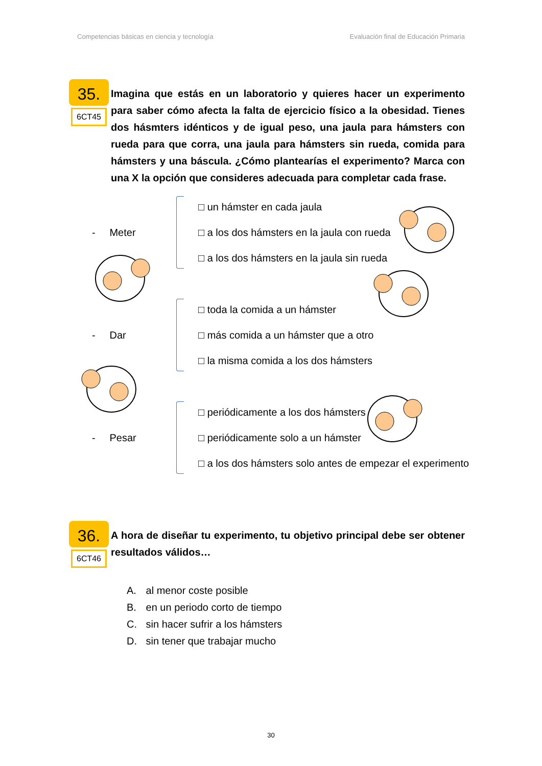Competencias básicas en ciencia y tecnología Evaluación final de Educación Primaria
35.
6CT45
Imagina que estás en un laboratorio y quieres hacer un experimento para saber cómo afecta la falta de ejercicio físico a la obesidad. Tienes dos hásmters idénticos y de igual peso, una jaula para hámsters con rueda para que corra, una jaula para hámsters sin rueda, comida para hámsters y una báscula. ¿Cómo plantearías el experimento? Marca con una X la opción que consideres adecuada para completar cada frase.
- Meter
□ un hámster en cada jaula
□ a los dos hámsters en la jaula con rueda
□ a los dos hámsters en la jaula sin rueda
- Dar
□ toda la comida a un hámster
□ más comida a un hámster que a otro
□ la misma comida a los dos hámsters
- Pesar
□ periódicamente a los dos hámsters
□ periódicamente solo a un hámster
□ a los dos hámsters solo antes de empezar el experimento
36.
6CT46
A hora de diseñar tu experimento, tu objetivo principal debe ser obtener resultados válidos…
A. al menor coste posible
B. en un periodo corto de tiempo
C. sin hacer sufrir a los hámsters
D. sin tener que trabajar mucho
30